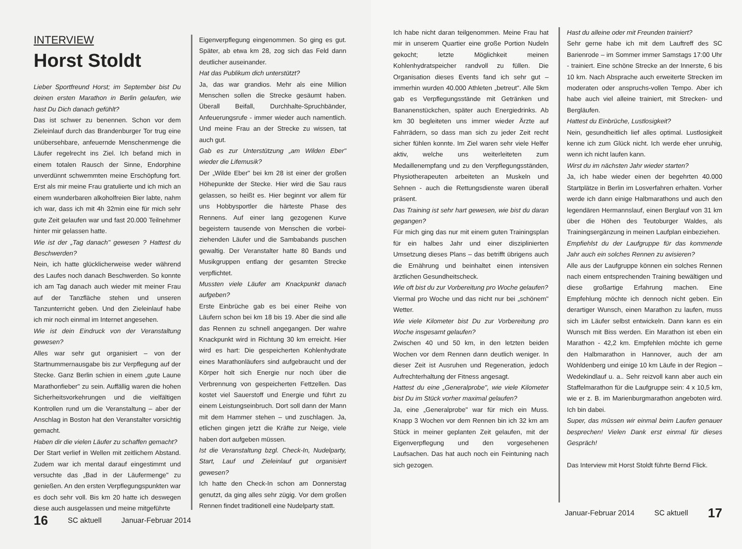INTERVIEW
Horst Stoldt
Lieber Sportfreund Horst; im September bist Du deinen ersten Marathon in Berlin gelaufen, wie hast Du Dich danach gefühlt?
Das ist schwer zu benennen. Schon vor dem Zieleinlauf durch das Brandenburger Tor trug eine unübersehbare, anfeuernde Menschenmenge die Läufer regelrecht ins Ziel. Ich befand mich in einem totalen Rausch der Sinne, Endorphine unverdünnt schwemmten meine Erschöpfung fort. Erst als mir meine Frau gratulierte und ich mich an einem wunderbaren alkoholfreien Bier labte, nahm ich war, dass ich mit 4h 32min eine für mich sehr gute Zeit gelaufen war und fast 20.000 Teilnehmer hinter mir gelassen hatte.
Wie ist der „Tag danach" gewesen ? Hattest du Beschwerden?
Nein, ich hatte glücklicherweise weder während des Laufes noch danach Beschwerden. So konnte ich am Tag danach auch wieder mit meiner Frau auf der Tanzfläche stehen und unseren Tanzunterricht geben. Und den Zieleinlauf habe ich mir noch einmal im Internet angesehen.
Wie ist dein Eindruck von der Veranstaltung gewesen?
Alles war sehr gut organisiert – von der Startnummernausgabe bis zur Verpflegung auf der Stecke. Ganz Berlin schien in einem „gute Laune Marathonfieber" zu sein. Auffällig waren die hohen Sicherheitsvorkehrungen und die vielfältigen Kontrollen rund um die Veranstaltung – aber der Anschlag in Boston hat den Veranstalter vorsichtig gemacht.
Haben dir die vielen Läufer zu schaffen gemacht?
Der Start verlief in Wellen mit zeitlichem Abstand. Zudem war ich mental darauf eingestimmt und versuchte das „Bad in der Läufermenge" zu genießen. An den ersten Verpflegungspunkten war es doch sehr voll. Bis km 20 hatte ich deswegen diese auch ausgelassen und meine mitgeführte
Eigenverpflegung eingenommen. So ging es gut. Später, ab etwa km 28, zog sich das Feld dann deutlicher auseinander.
Hat das Publikum dich unterstützt?
Ja, das war grandios. Mehr als eine Million Menschen sollen die Strecke gesäumt haben. Überall Beifall, Durchhalte-Spruchbänder, Anfeuerungsrufe - immer wieder auch namentlich. Und meine Frau an der Strecke zu wissen, tat auch gut.
Gab es zur Unterstützung „am Wilden Eber" wieder die Lifemusik?
Der „Wilde Eber" bei km 28 ist einer der großen Höhepunkte der Stecke. Hier wird die Sau raus gelassen, so heißt es. Hier beginnt vor allem für uns Hobbysportler die härteste Phase des Rennens. Auf einer lang gezogenen Kurve begeistern tausende von Menschen die vorbei-ziehenden Läufer und die Sambabands puschen gewaltig. Der Veranstalter hatte 80 Bands und Musikgruppen entlang der gesamten Strecke verpflichtet.
Mussten viele Läufer am Knackpunkt danach aufgeben?
Erste Einbrüche gab es bei einer Reihe von Läufern schon bei km 18 bis 19. Aber die sind alle das Rennen zu schnell angegangen. Der wahre Knackpunkt wird in Richtung 30 km erreicht. Hier wird es hart: Die gespeicherten Kohlenhydrate eines Marathonläufers sind aufgebraucht und der Körper holt sich Energie nur noch über die Verbrennung von gespeicherten Fettzellen. Das kostet viel Sauerstoff und Energie und führt zu einem Leistungseinbruch. Dort soll dann der Mann mit dem Hammer stehen – und zuschlagen. Ja, etlichen gingen jetzt die Kräfte zur Neige, viele haben dort aufgeben müssen.
Ist die Veranstaltung bzgl. Check-In, Nudelparty, Start, Lauf und Zieleinlauf gut organisiert gewesen?
Ich hatte den Check-In schon am Donnerstag genutzt, da ging alles sehr zügig. Vor dem großen Rennen findet traditionell eine Nudelparty statt.
16 SC aktuell Januar-Februar 2014
Ich habe nicht daran teilgenommen. Meine Frau hat mir in unserem Quartier eine große Portion Nudeln gekocht; letzte Möglichkeit meinen Kohlenhydratspeicher randvoll zu füllen. Die Organisation dieses Events fand ich sehr gut – immerhin wurden 40.000 Athleten „betreut". Alle 5km gab es Verpflegungsstände mit Getränken und Bananenstückchen, später auch Energiedrinks. Ab km 30 begleiteten uns immer wieder Ärzte auf Fahrrädern, so dass man sich zu jeder Zeit recht sicher fühlen konnte. Im Ziel waren sehr viele Helfer aktiv, welche uns weiterleiteten zum Medaillenempfang und zu den Verpflegungsständen, Physiotherapeuten arbeiteten an Muskeln und Sehnen - auch die Rettungsdienste waren überall präsent.
Das Training ist sehr hart gewesen, wie bist du daran gegangen?
Für mich ging das nur mit einem guten Trainingsplan für ein halbes Jahr und einer disziplinierten Umsetzung dieses Plans – das betrifft übrigens auch die Ernährung und beinhaltet einen intensiven ärztlichen Gesundheitscheck.
Wie oft bist du zur Vorbereitung pro Woche gelaufen?
Viermal pro Woche und das nicht nur bei „schönem" Wetter.
Wie viele Kilometer bist Du zur Vorbereitung pro Woche insgesamt gelaufen?
Zwischen 40 und 50 km, in den letzten beiden Wochen vor dem Rennen dann deutlich weniger. In dieser Zeit ist Ausruhen und Regeneration, jedoch Aufrechterhaltung der Fitness angesagt.
Hattest du eine „Generalprobe", wie viele Kilometer bist Du im Stück vorher maximal gelaufen?
Ja, eine „Generalprobe" war für mich ein Muss. Knapp 3 Wochen vor dem Rennen bin ich 32 km am Stück in meiner geplanten Zeit gelaufen, mit der Eigenverpflegung und den vorgesehenen Laufsachen. Das hat auch noch ein Feintuning nach sich gezogen.
Hast du alleine oder mit Freunden trainiert?
Sehr gerne habe ich mit dem Lauftreff des SC Barienrode – im Sommer immer Samstags 17:00 Uhr - trainiert. Eine schöne Strecke an der Innerste, 6 bis 10 km. Nach Absprache auch erweiterte Strecken im moderaten oder anspruchs-vollen Tempo. Aber ich habe auch viel alleine trainiert, mit Strecken- und Bergläufen.
Hattest du Einbrüche, Lustlosigkeit?
Nein, gesundheitlich lief alles optimal. Lustlosigkeit kenne ich zum Glück nicht. Ich werde eher unruhig, wenn ich nicht laufen kann.
Wirst du im nächsten Jahr wieder starten?
Ja, ich habe wieder einen der begehrten 40.000 Startplätze in Berlin im Losverfahren erhalten. Vorher werde ich dann einige Halbmarathons und auch den legendären Hermannslauf, einen Berglauf von 31 km über die Höhen des Teutoburger Waldes, als Trainingsergänzung in meinen Laufplan einbeziehen.
Empfiehlst du der Laufgruppe für das kommende Jahr auch ein solches Rennen zu avisieren?
Alle aus der Laufgruppe können ein solches Rennen nach einem entsprechenden Training bewältigen und diese großartige Erfahrung machen. Eine Empfehlung möchte ich dennoch nicht geben. Ein derartiger Wunsch, einen Marathon zu laufen, muss sich im Läufer selbst entwickeln. Dann kann es ein Wunsch mit Biss werden. Ein Marathon ist eben ein Marathon - 42,2 km. Empfehlen möchte ich gerne den Halbmarathon in Hannover, auch der am Wohldenberg und einige 10 km Läufe in der Region – Wedekindlauf u. a.. Sehr reizvoll kann aber auch ein Staffelmarathon für die Laufgruppe sein: 4 x 10,5 km, wie er z. B. im Marienburgmarathon angeboten wird. Ich bin dabei.
Super, das müssen wir einmal beim Laufen genauer besprechen! Vielen Dank erst einmal für dieses Gespräch!
Das Interview mit Horst Stoldt führte Bernd Flick.
Januar-Februar 2014 SC aktuell 17